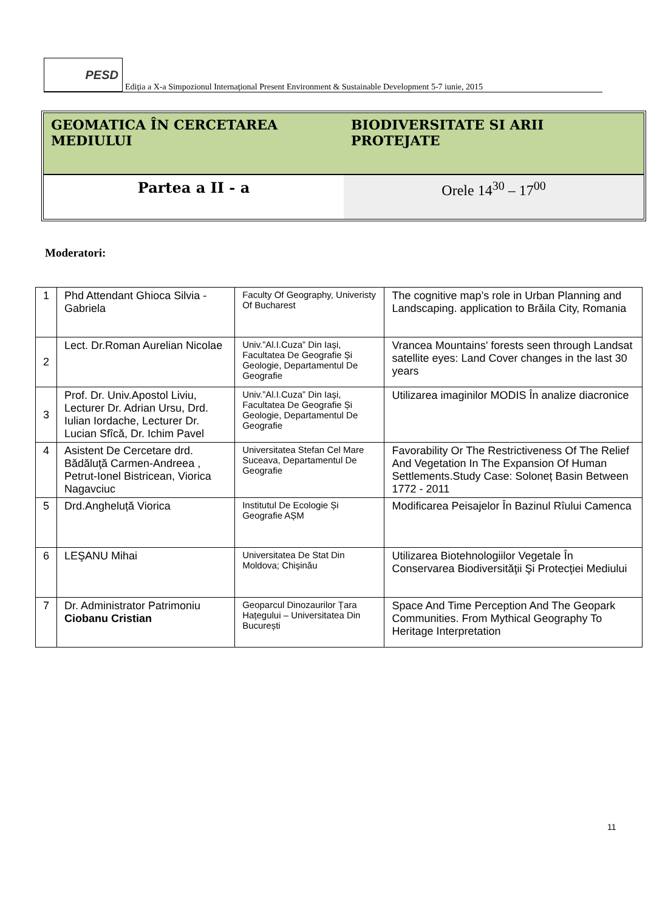PESD
Ediţia a X-a Simpozionul Internaţional Present Environment & Sustainable Development 5-7 iunie, 2015
GEOMATICA ÎN CERCETAREA MEDIULUI
BIODIVERSITATE SI ARII PROTEJATE
Partea a II - a Orele 14<sup>30</sup> – 17<sup>00</sup>
Moderatori:
| 1 | Phd Attendant Ghioca Silvia - Gabriela | Faculty Of Geography, Univeristy Of Bucharest | The cognitive map’s role in Urban Planning and Landscaping. application to Brăila City, Romania |
| 2 | Lect. Dr.Roman Aurelian Nicolae | Univ.”Al.I.Cuza” Din Iaşi, Facultatea De Geografie Și Geologie, Departamentul De Geografie | Vrancea Mountains' forests seen through Landsat satellite eyes: Land Cover changes in the last 30 years |
| 3 | Prof. Dr. Univ.Apostol Liviu, Lecturer Dr. Adrian Ursu, Drd. Iulian Iordache, Lecturer Dr. Lucian Sfîcă, Dr. Ichim Pavel | Univ.”Al.I.Cuza” Din Iaşi, Facultatea De Geografie Și Geologie, Departamentul De Geografie | Utilizarea imaginilor MODIS În analize diacronice |
| 4 | Asistent De Cercetare drd. Bădăluţă Carmen-Andreea , Petrut-Ionel Bistricean, Viorica Nagavciuc | Universitatea Stefan Cel Mare Suceava, Departamentul De Geografie | Favorability Or The Restrictiveness Of The Relief And Vegetation In The Expansion Of Human Settlements.Study Case: Soloneț Basin Between 1772 - 2011 |
| 5 | Drd.Angheluță Viorica | Institutul De Ecologie Și Geografie AȘM | Modificarea Peisajelor În Bazinul Rîului Camenca |
| 6 | LEŞANU Mihai | Universitatea De Stat Din Moldova; Chişinău | Utilizarea Biotehnologiilor Vegetale În Conservarea Biodiversităţii Şi Protecţiei Mediului |
| 7 | Dr. Administrator Patrimoniu Ciobanu Cristian | Geoparcul Dinozaurilor Țara Hațegului – Universitatea Din București | Space And Time Perception And The Geopark Communities. From Mythical Geography To Heritage Interpretation |
11